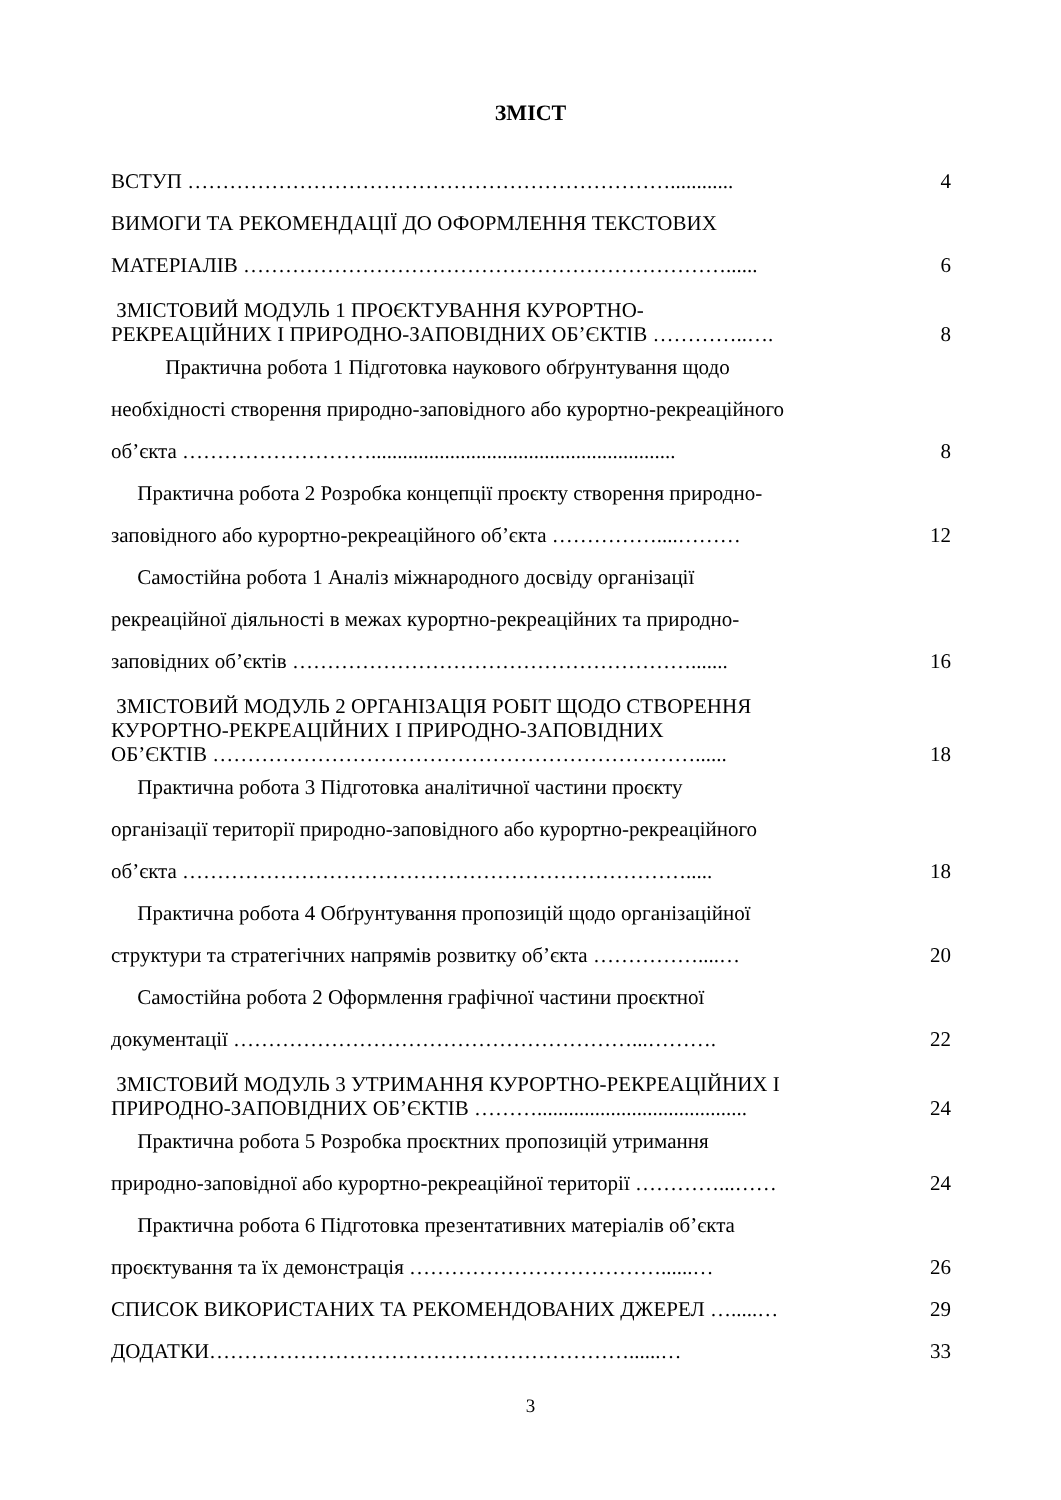ЗМІСТ
ВСТУП ……………………………………………………………............ 4
ВИМОГИ ТА РЕКОМЕНДАЦІЇ ДО ОФОРМЛЕННЯ ТЕКСТОВИХ
МАТЕРІАЛІВ ……………………………………………………………......
6
ЗМІСТОВИЙ МОДУЛЬ 1 ПРОЄКТУВАННЯ КУРОРТНО-
РЕКРЕАЦІЙНИХ І ПРИРОДНО-ЗАПОВІДНИХ ОБ’ЄКТІВ …………..….
8
Практична робота 1 Підготовка наукового обґрунтування щодо
необхідності створення природно-заповідного або курортно-рекреаційного
об’єкта ………………………..........................................................
8
Практична робота 2 Розробка концепції проєкту створення природно-
заповідного або курортно-рекреаційного об’єкта ……………....………
12
Самостійна робота 1 Аналіз міжнародного досвіду організації
рекреаційної діяльності в межах курортно-рекреаційних та природно-
заповідних об’єктів ………………………………………………….......
16
ЗМІСТОВИЙ МОДУЛЬ 2 ОРГАНІЗАЦІЯ РОБІТ ЩОДО СТВОРЕННЯ
КУРОРТНО-РЕКРЕАЦІЙНИХ І ПРИРОДНО-ЗАПОВІДНИХ
ОБ’ЄКТІВ ……………………………………………………………......
18
Практична робота 3 Підготовка аналітичної частини проєкту
організації території природно-заповідного або курортно-рекреаційного
об’єкта ……………………………………………………………….....
18
Практична робота 4 Обґрунтування пропозицій щодо організаційної
структури та стратегічних напрямів розвитку об’єкта ……………....…
20
Самостійна робота 2 Оформлення графічної частини проєктної
документації …………………………………………………...……….
22
ЗМІСТОВИЙ МОДУЛЬ 3 УТРИМАННЯ КУРОРТНО-РЕКРЕАЦІЙНИХ І
ПРИРОДНО-ЗАПОВІДНИХ ОБ’ЄКТІВ ………........................................
24
Практична робота 5 Розробка проєктних пропозицій утримання
природно-заповідної або курортно-рекреаційної території …………...……
24
Практична робота 6 Підготовка презентативних матеріалів об’єкта
проєктування та їх демонстрація ………………………………......…
26
СПИСОК ВИКОРИСТАНИХ ТА РЕКОМЕНДОВАНИХ ДЖЕРЕЛ ….....… 29
ДОДАТКИ……………………………………………………......… 33
3